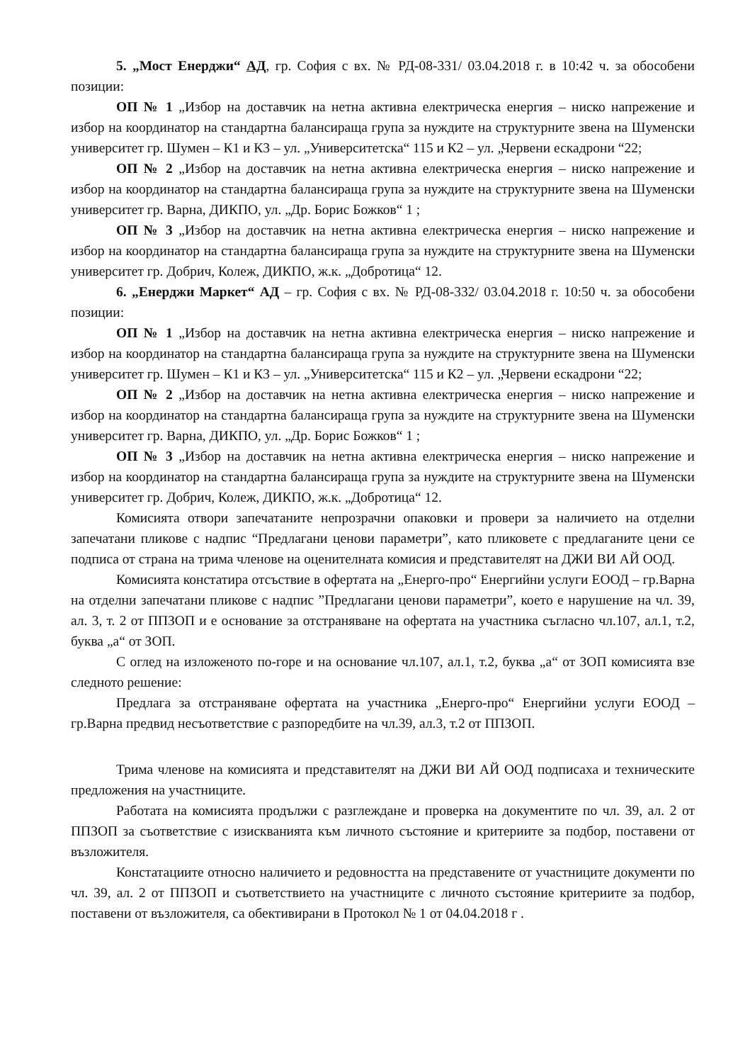5. „Мост Енерджи“ АД, гр. София с вх. № РД-08-331/ 03.04.2018 г. в 10:42 ч. за обособени позиции:
ОП № 1 „Избор на доставчик на нетна активна електрическа енергия – ниско напрежение и избор на координатор на стандартна балансираща група за нуждите на структурните звена на Шуменски университет гр. Шумен – К1 и К3 – ул. „Университетска“ 115 и К2 – ул. „Червени ескадрони “22;
ОП № 2 „Избор на доставчик на нетна активна електрическа енергия – ниско напрежение и избор на координатор на стандартна балансираща група за нуждите на структурните звена на Шуменски университет гр. Варна, ДИКПО, ул. „Др. Борис Божков“ 1 ;
ОП № 3 „Избор на доставчик на нетна активна електрическа енергия – ниско напрежение и избор на координатор на стандартна балансираща група за нуждите на структурните звена на Шуменски университет гр. Добрич, Колеж, ДИКПО, ж.к. „Добротица“ 12.
6. „Енерджи Маркет“ АД – гр. София с вх. № РД-08-332/ 03.04.2018 г. 10:50 ч. за обособени позиции:
ОП № 1 „Избор на доставчик на нетна активна електрическа енергия – ниско напрежение и избор на координатор на стандартна балансираща група за нуждите на структурните звена на Шуменски университет гр. Шумен – К1 и К3 – ул. „Университетска“ 115 и К2 – ул. „Червени ескадрони “22;
ОП № 2 „Избор на доставчик на нетна активна електрическа енергия – ниско напрежение и избор на координатор на стандартна балансираща група за нуждите на структурните звена на Шуменски университет гр. Варна, ДИКПО, ул. „Др. Борис Божков“ 1 ;
ОП № 3 „Избор на доставчик на нетна активна електрическа енергия – ниско напрежение и избор на координатор на стандартна балансираща група за нуждите на структурните звена на Шуменски университет гр. Добрич, Колеж, ДИКПО, ж.к. „Добротица“ 12.
Комисията отвори запечатаните непрозрачни опаковки и провери за наличието на отделни запечатани пликове с надпис “Предлагани ценови параметри”, като пликовете с предлаганите цени се подписа от страна на трима членове на оценителната комисия и представителят на ДЖИ ВИ АЙ ООД.
Комисията констатира отсъствие в офертата на „Енерго-про“ Енергийни услуги ЕООД – гр.Варна на отделни запечатани пликове с надпис ”Предлагани ценови параметри”, което е нарушение на чл. 39, ал. 3, т. 2 от ППЗОП и е основание за отстраняване на офертата на участника съгласно чл.107, ал.1, т.2, буква „а“ от ЗОП.
С оглед на изложеното по-горе и на основание чл.107, ал.1, т.2, буква „а“ от ЗОП комисията взе следното решение:
Предлага за отстраняване офертата на участника „Енерго-про“ Енергийни услуги ЕООД – гр.Варна предвид несъответствие с разпоредбите на чл.39, ал.3, т.2 от ППЗОП.
Трима членове на комисията и представителят на ДЖИ ВИ АЙ ООД подписаха и техническите предложения на участниците.
Работата на комисията продължи с разглеждане и проверка на документите по чл. 39, ал. 2 от ППЗОП за съответствие с изискванията към личното състояние и критериите за подбор, поставени от възложителя.
Констатациите относно наличието и редовността на представените от участниците документи по чл. 39, ал. 2 от ППЗОП и съответствието на участниците с личното състояние критериите за подбор, поставени от възложителя, са обективирани в Протокол № 1 от 04.04.2018 г .